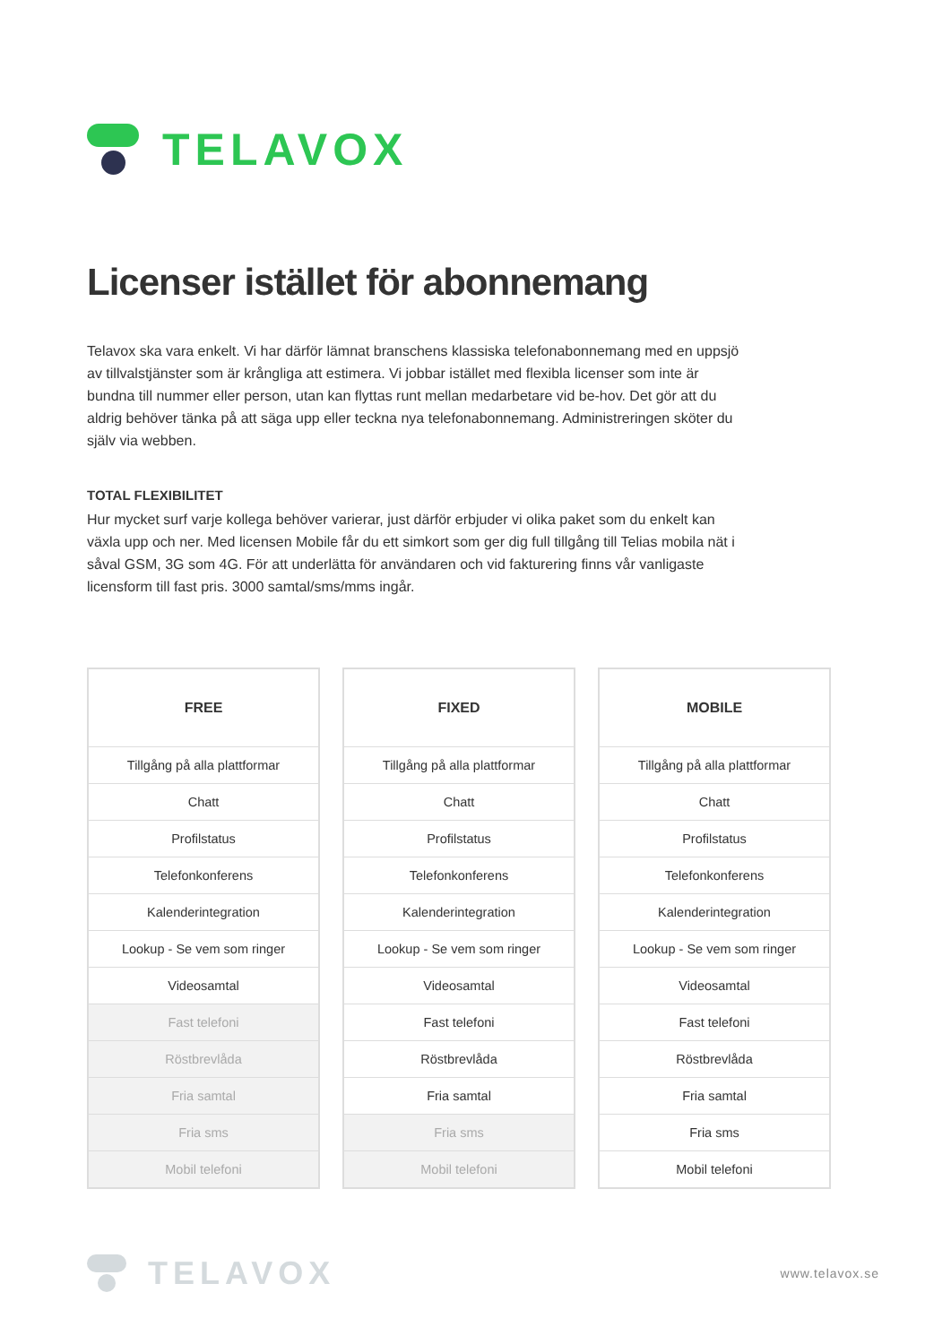TELAVOX
Licenser istället för abonnemang
Telavox ska vara enkelt. Vi har därför lämnat branschens klassiska telefonabonnemang med en uppsjö av tillvalstjänster som är krångliga att estimera. Vi jobbar istället med flexibla licenser som inte är bundna till nummer eller person, utan kan flyttas runt mellan medarbetare vid be-hov. Det gör att du aldrig behöver tänka på att säga upp eller teckna nya telefonabonnemang. Administreringen sköter du själv via webben.
TOTAL FLEXIBILITET
Hur mycket surf varje kollega behöver varierar, just därför erbjuder vi olika paket som du enkelt kan växla upp och ner. Med licensen Mobile får du ett simkort som ger dig full tillgång till Telias mobila nät i såval GSM, 3G som 4G. För att underlätta för användaren och vid fakturering finns vår vanligaste licensform till fast pris. 3000 samtal/sms/mms ingår.
| FREE |
| --- |
| Tillgång på alla plattformar |
| Chatt |
| Profilstatus |
| Telefonkonferens |
| Kalenderintegration |
| Lookup - Se vem som ringer |
| Videosamtal |
| Fast telefoni |
| Röstbrevlåda |
| Fria samtal |
| Fria sms |
| Mobil telefoni |
| FIXED |
| --- |
| Tillgång på alla plattformar |
| Chatt |
| Profilstatus |
| Telefonkonferens |
| Kalenderintegration |
| Lookup - Se vem som ringer |
| Videosamtal |
| Fast telefoni |
| Röstbrevlåda |
| Fria samtal |
| Fria sms |
| Mobil telefoni |
| MOBILE |
| --- |
| Tillgång på alla plattformar |
| Chatt |
| Profilstatus |
| Telefonkonferens |
| Kalenderintegration |
| Lookup - Se vem som ringer |
| Videosamtal |
| Fast telefoni |
| Röstbrevlåda |
| Fria samtal |
| Fria sms |
| Mobil telefoni |
TELAVOX
www.telavox.se